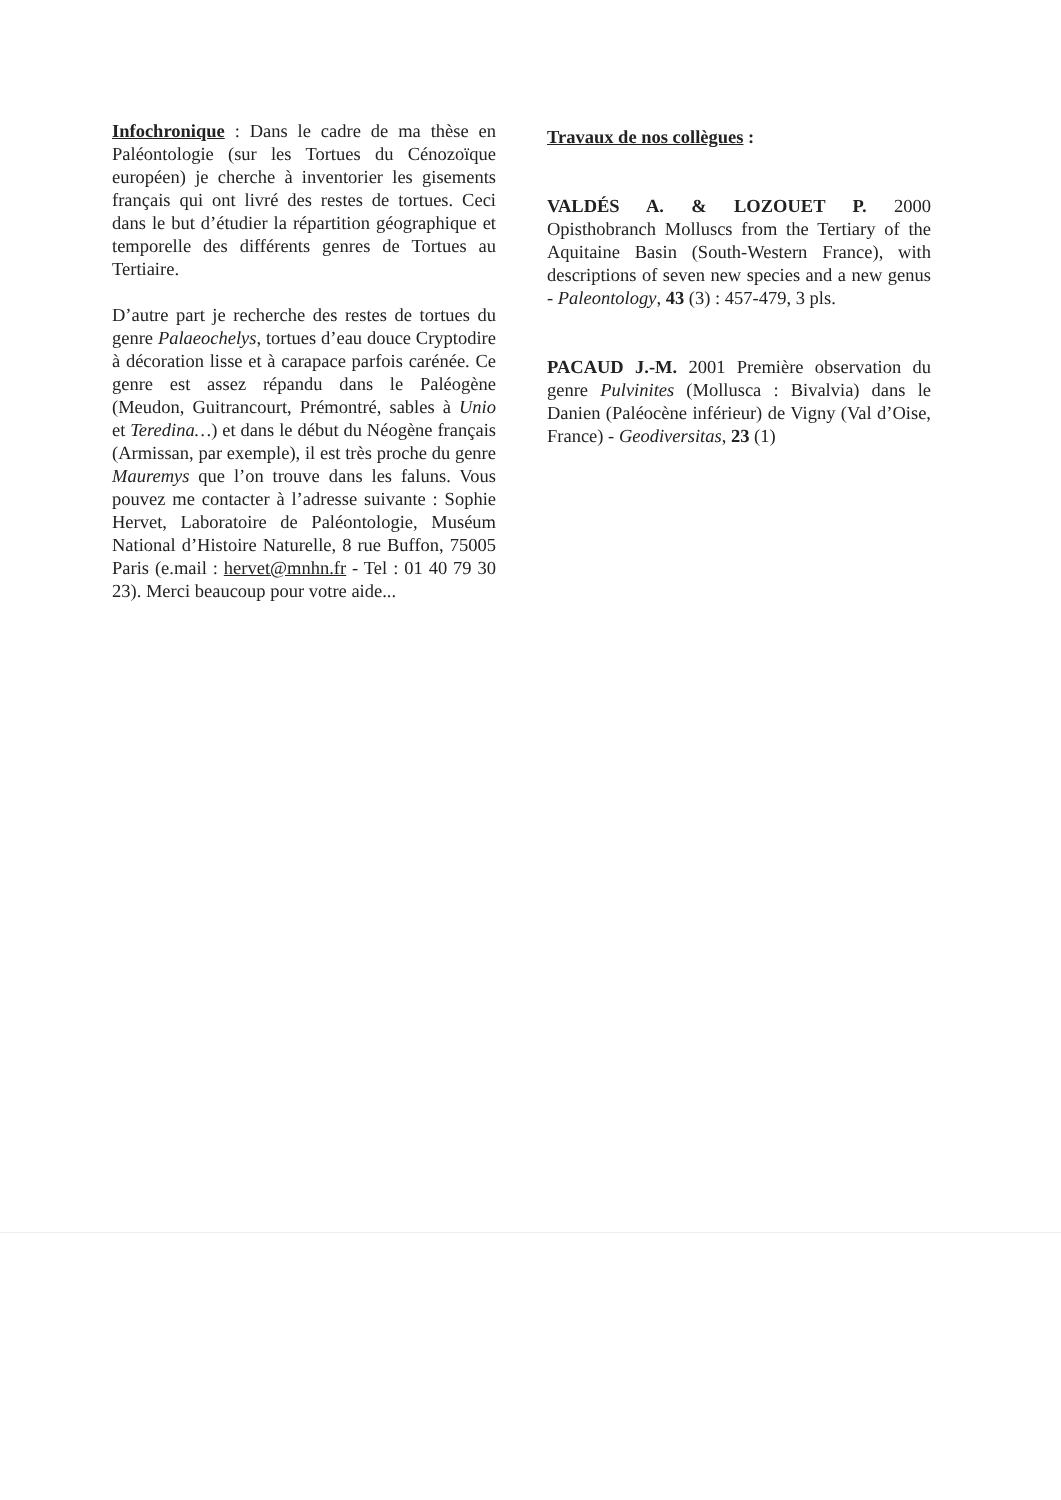Infochronique : Dans le cadre de ma thèse en Paléontologie (sur les Tortues du Cénozoïque européen) je cherche à inventorier les gisements français qui ont livré des restes de tortues. Ceci dans le but d’étudier la répartition géographique et temporelle des différents genres de Tortues au Tertiaire.
D’autre part je recherche des restes de tortues du genre Palaeochelys, tortues d’eau douce Cryptodire à décoration lisse et à carapace parfois carénée. Ce genre est assez répandu dans le Paléogène (Meudon, Guitrancourt, Prémontré, sables à Unio et Teredina…) et dans le début du Néogène français (Armissan, par exemple), il est très proche du genre Mauremys que l’on trouve dans les faluns. Vous pouvez me contacter à l’adresse suivante : Sophie Hervet, Laboratoire de Paléontologie, Muséum National d’Histoire Naturelle, 8 rue Buffon, 75005 Paris (e.mail : hervet@mnhn.fr - Tel : 01 40 79 30 23). Merci beaucoup pour votre aide...
Travaux de nos collègues :
VALDÉS A. & LOZOUET P. 2000 Opisthobranch Molluscs from the Tertiary of the Aquitaine Basin (South-Western France), with descriptions of seven new species and a new genus - Paleontology, 43 (3) : 457-479, 3 pls.
PACAUD J.-M. 2001 Première observation du genre Pulvinites (Mollusca : Bivalvia) dans le Danien (Paléocène inférieur) de Vigny (Val d’Oise, France) - Geodiversitas, 23 (1)